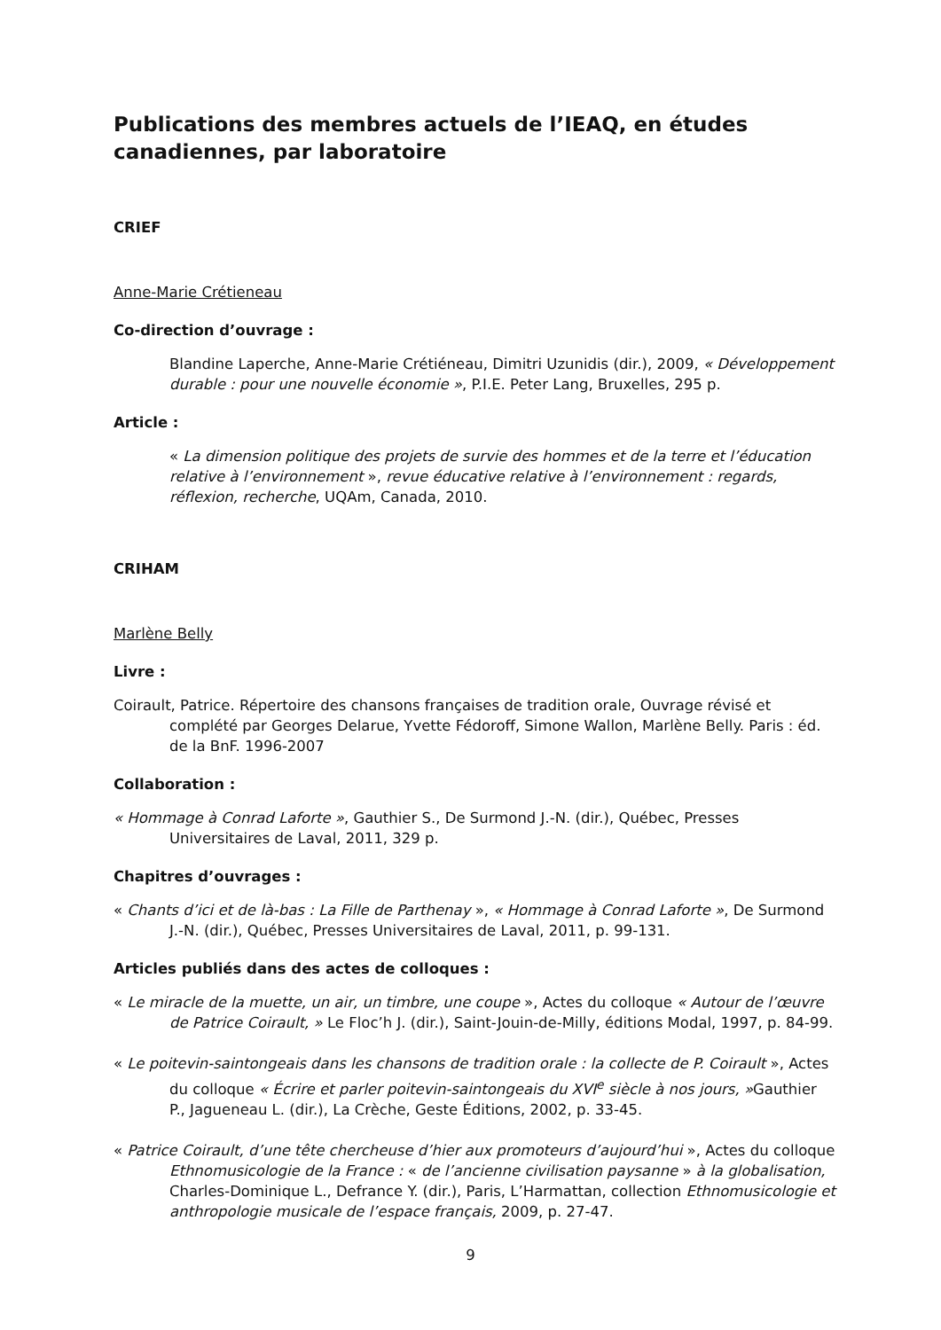Publications des membres actuels de l’IEAQ, en études canadiennes, par laboratoire
CRIEF
Anne-Marie Crétieneau
Co-direction d’ouvrage :
Blandine Laperche, Anne-Marie Crétiéneau, Dimitri Uzunidis (dir.), 2009, « Développement durable : pour une nouvelle économie », P.I.E. Peter Lang, Bruxelles, 295 p.
Article :
« La dimension politique des projets de survie des hommes et de la terre et l’éducation relative à l’environnement », revue éducative relative à l’environnement : regards, réflexion, recherche, UQAm, Canada, 2010.
CRIHAM
Marlène Belly
Livre :
Coirault, Patrice. Répertoire des chansons françaises de tradition orale, Ouvrage révisé et complété par Georges Delarue, Yvette Fédoroff, Simone Wallon, Marlène Belly. Paris : éd. de la BnF. 1996-2007
Collaboration :
« Hommage à Conrad Laforte », Gauthier S., De Surmond J.-N. (dir.), Québec, Presses Universitaires de Laval, 2011, 329 p.
Chapitres d’ouvrages :
« Chants d’ici et de là-bas : La Fille de Parthenay », « Hommage à Conrad Laforte », De Surmond J.-N. (dir.), Québec, Presses Universitaires de Laval, 2011, p. 99-131.
Articles publiés dans des actes de colloques :
« Le miracle de la muette, un air, un timbre, une coupe », Actes du colloque « Autour de l’œuvre de Patrice Coirault, » Le Floc’h J. (dir.), Saint-Jouin-de-Milly, éditions Modal, 1997, p. 84-99.
« Le poitevin-saintongeais dans les chansons de tradition orale : la collecte de P. Coirault », Actes du colloque « Écrire et parler poitevin-saintongeais du XVI<sup>e</sup> siècle à nos jours, »Gauthier P., Jagueneau L. (dir.), La Crèche, Geste Éditions, 2002, p. 33-45.
« Patrice Coirault, d’une tête chercheuse d’hier aux promoteurs d’aujourd’hui », Actes du colloque Ethnomusicologie de la France : « de l’ancienne civilisation paysanne » à la globalisation, Charles-Dominique L., Defrance Y. (dir.), Paris, L’Harmattan, collection Ethnomusicologie et anthropologie musicale de l’espace français, 2009, p. 27-47.
9